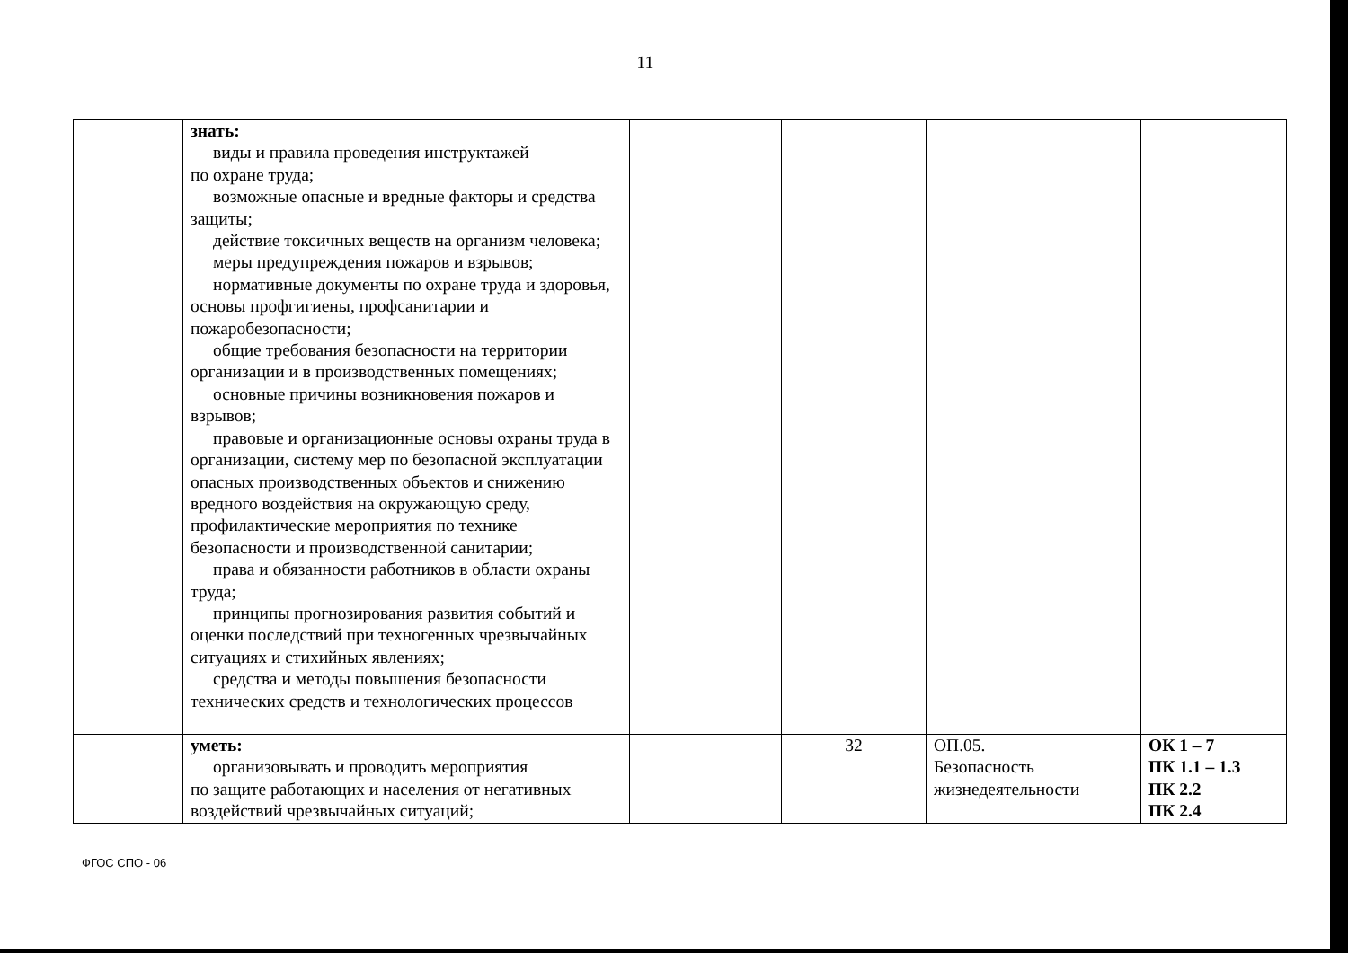11
| | знать: виды и правила проведения инструктажей по охране труда; возможные опасные и вредные факторы и средства защиты; действие токсичных веществ на организм человека; меры предупреждения пожаров и взрывов; нормативные документы по охране труда и здоровья, основы профгигиены, профсанитарии и пожаробезопасности; общие требования безопасности на территории организации и в производственных помещениях; основные причины возникновения пожаров и взрывов; правовые и организационные основы охраны труда в организации, систему мер по безопасной эксплуатации опасных производственных объектов и снижению вредного воздействия на окружающую среду, профилактические мероприятия по технике безопасности и производственной санитарии; права и обязанности работников в области охраны труда; принципы прогнозирования развития событий и оценки последствий при техногенных чрезвычайных ситуациях и стихийных явлениях; средства и методы повышения безопасности технических средств и технологических процессов | | | | |
| | уметь: организовывать и проводить мероприятия по защите работающих и населения от негативных воздействий чрезвычайных ситуаций; | | 32 | ОП.05. Безопасность жизнедеятельности | ОК 1 – 7 ПК 1.1 – 1.3 ПК 2.2 ПК 2.4 |
ФГОС СПО - 06